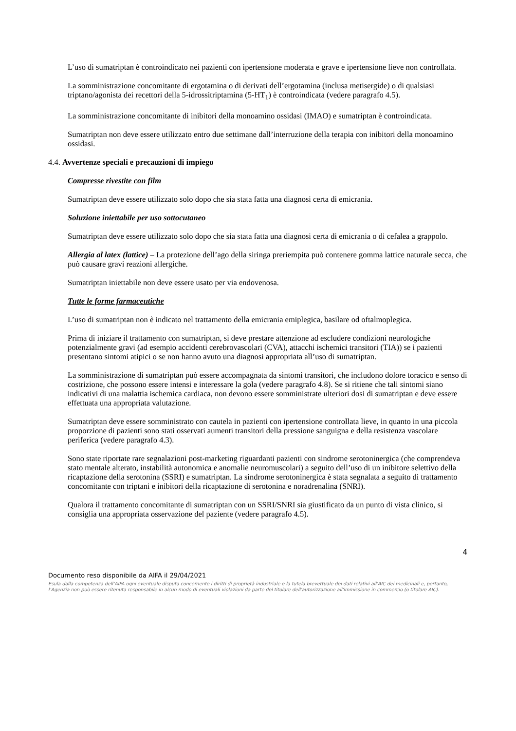L’uso di sumatriptan è controindicato nei pazienti con ipertensione moderata e grave e ipertensione lieve non controllata.
La somministrazione concomitante di ergotamina o di derivati dell’ergotamina (inclusa metisergide) o di qualsiasi triptano/agonista dei recettori della 5-idrossitriptamina (5-HT<sub>1</sub>) è controindicata (vedere paragrafo 4.5).
La somministrazione concomitante di inibitori della monoamino ossidasi (IMAO) e sumatriptan è controindicata.
Sumatriptan non deve essere utilizzato entro due settimane dall’interruzione della terapia con inibitori della monoamino ossidasi.
4.4. Avvertenze speciali e precauzioni di impiego
Compresse rivestite con film
Sumatriptan deve essere utilizzato solo dopo che sia stata fatta una diagnosi certa di emicrania.
Soluzione iniettabile per uso sottocutaneo
Sumatriptan deve essere utilizzato solo dopo che sia stata fatta una diagnosi certa di emicrania o di cefalea a grappolo.
Allergia al latex (lattice) – La protezione dell’ago della siringa preriempita può contenere gomma lattice naturale secca, che può causare gravi reazioni allergiche.
Sumatriptan iniettabile non deve essere usato per via endovenosa.
Tutte le forme farmaceutiche
L’uso di sumatriptan non è indicato nel trattamento della emicrania emiplegica, basilare od oftalmoplegica.
Prima di iniziare il trattamento con sumatriptan, si deve prestare attenzione ad escludere condizioni neurologiche potenzialmente gravi (ad esempio accidenti cerebrovascolari (CVA), attacchi ischemici transitori (TIA)) se i pazienti presentano sintomi atipici o se non hanno avuto una diagnosi appropriata all’uso di sumatriptan.
La somministrazione di sumatriptan può essere accompagnata da sintomi transitori, che includono dolore toracico e senso di costrizione, che possono essere intensi e interessare la gola (vedere paragrafo 4.8). Se si ritiene che tali sintomi siano indicativi di una malattia ischemica cardiaca, non devono essere somministrate ulteriori dosi di sumatriptan e deve essere effettuata una appropriata valutazione.
Sumatriptan deve essere somministrato con cautela in pazienti con ipertensione controllata lieve, in quanto in una piccola proporzione di pazienti sono stati osservati aumenti transitori della pressione sanguigna e della resistenza vascolare periferica (vedere paragrafo 4.3).
Sono state riportate rare segnalazioni post-marketing riguardanti pazienti con sindrome serotoninergica (che comprendeva stato mentale alterato, instabilità autonomica e anomalie neuromuscolari) a seguito dell’uso di un inibitore selettivo della ricaptazione della serotonina (SSRI) e sumatriptan. La sindrome serotoninergica è stata segnalata a seguito di trattamento concomitante con triptani e inibitori della ricaptazione di serotonina e noradrenalina (SNRI).
Qualora il trattamento concomitante di sumatriptan con un SSRI/SNRI sia giustificato da un punto di vista clinico, si consiglia una appropriata osservazione del paziente (vedere paragrafo 4.5).
4
Documento reso disponibile da AIFA il 29/04/2021
Esula dalla competenza dell’AIFA ogni eventuale disputa concernente i diritti di proprietà industriale e la tutela brevettuale dei dati relativi all’AIC dei medicinali e, pertanto, l’Agenzia non può essere ritenuta responsabile in alcun modo di eventuali violazioni da parte del titolare dell'autorizzazione all'immissione in commercio (o titolare AIC).